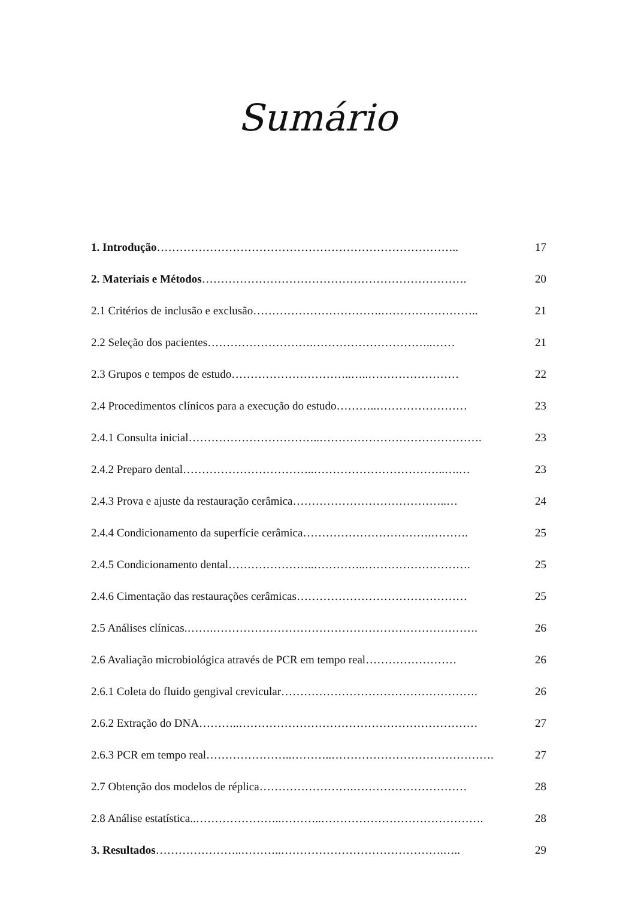Sumário
1. Introdução…………………………………………………………………….. 17
2. Materiais e Métodos……………………………………………………………. 20
2.1 Critérios de inclusão e exclusão…………………………….…………………….. 21
2.2 Seleção dos pacientes……………………….…………………………..…… 21
2.3 Grupos e tempos de estudo…………………………..…..…………………… 22
2.4 Procedimentos clínicos para a execução do estudo………..…………………… 23
2.4.1 Consulta inicial……………………………..……………………………………. 23
2.4.2 Preparo dental……………………………..……………………………..….… 23
2.4.3 Prova e ajuste da restauração cerâmica…………………………………..… 24
2.4.4 Condicionamento da superfície cerâmica…………………………….………. 25
2.4.5 Condicionamento dental…………………..…………..………………………. 25
2.4.6 Cimentação das restaurações cerâmicas……………………………………… 25
2.5 Análises clínicas.…….……………………………………………………………. 26
2.6 Avaliação microbiológica através de PCR em tempo real…………………… 26
2.6.1 Coleta do fluido gengival crevicular……………………………………………. 26
2.6.2 Extração do DNA………..……………………………………………………… 27
2.6.3 PCR em tempo real…………………..………..……………………………………. 27
2.7 Obtenção dos modelos de réplica…………………….………………………… 28
2.8 Análise estatística..…………………..………..……………………………………. 28
3. Resultados…………………..………..…………………………………….….. 29